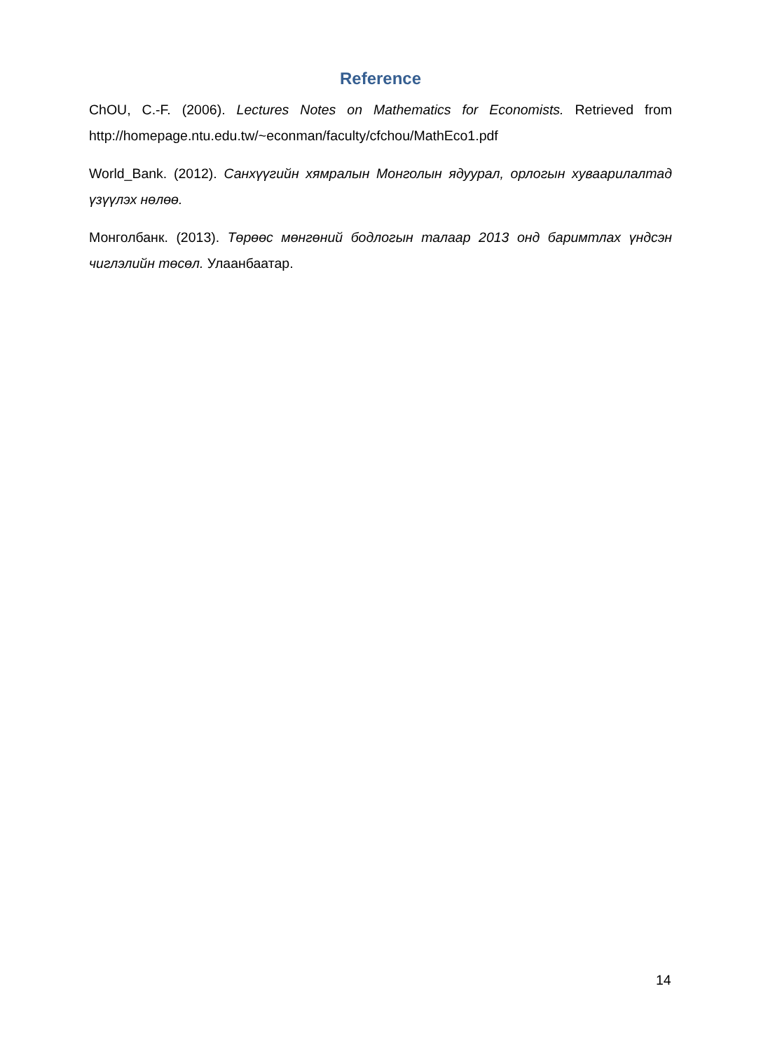Reference
ChOU, C.-F. (2006). Lectures Notes on Mathematics for Economists. Retrieved from http://homepage.ntu.edu.tw/~econman/faculty/cfchou/MathEco1.pdf
World_Bank. (2012). Санхүүгийн хямралын Монголын ядуурал, орлогын хуваарилалтад үзүүлэх нөлөө.
Монголбанк. (2013). Төрөөс мөнгөний бодлогын талаар 2013 онд баримтлах үндсэн чиглэлийн төсөл. Улаанбаатар.
14